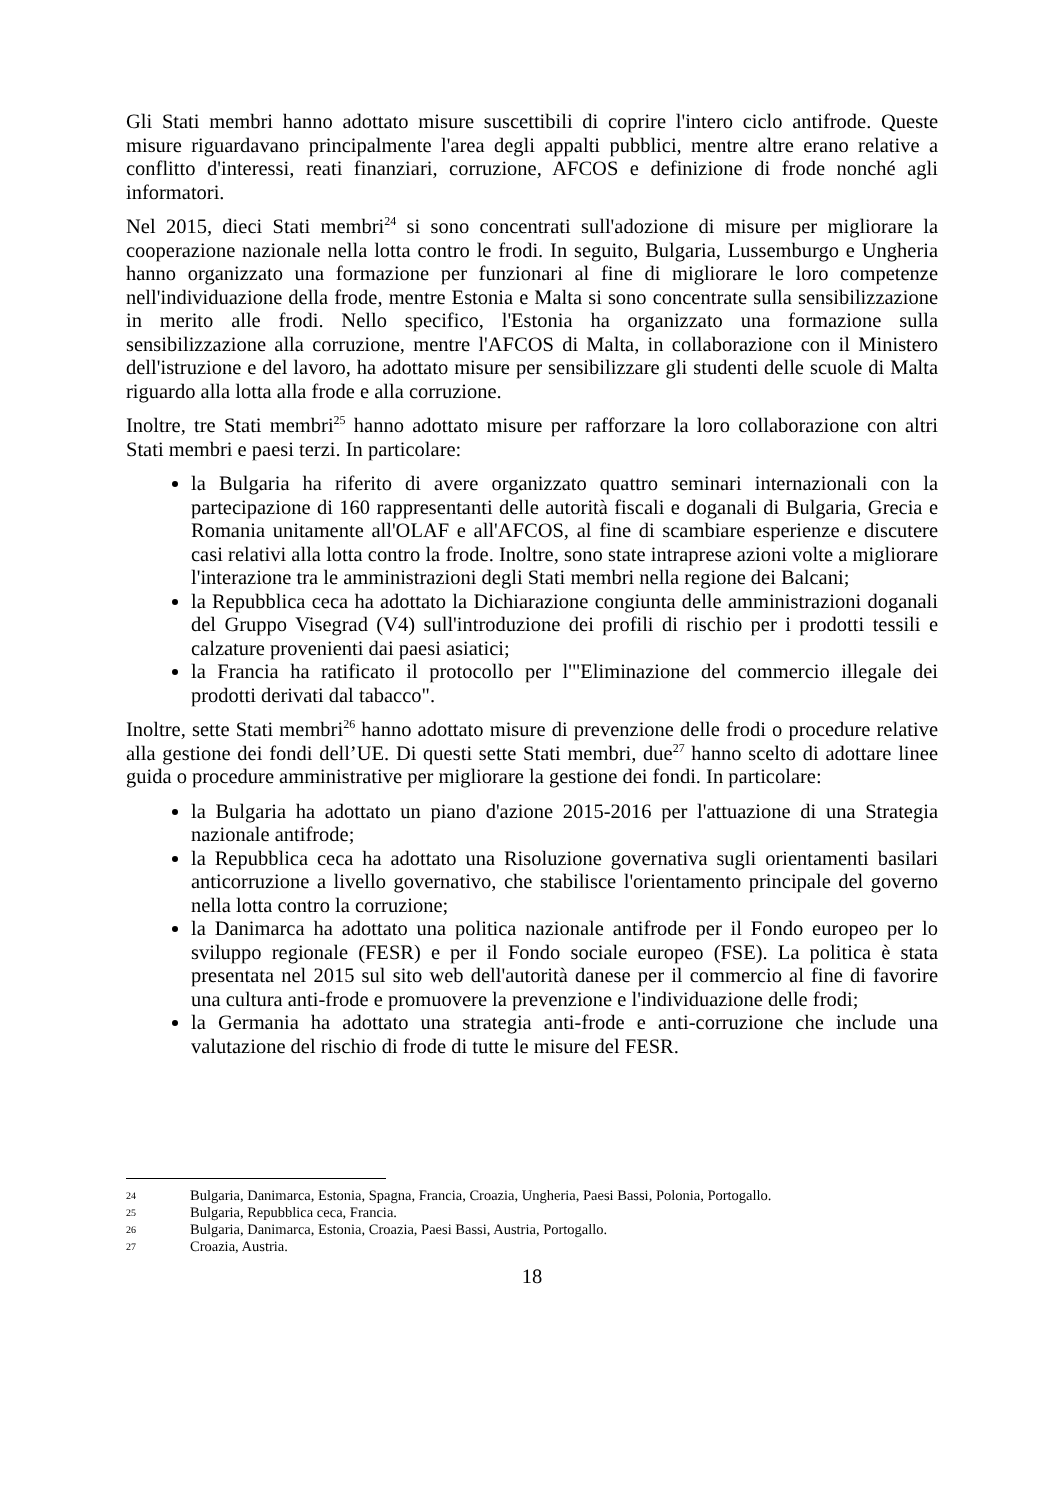Gli Stati membri hanno adottato misure suscettibili di coprire l'intero ciclo antifrode. Queste misure riguardavano principalmente l'area degli appalti pubblici, mentre altre erano relative a conflitto d'interessi, reati finanziari, corruzione, AFCOS e definizione di frode nonché agli informatori.
Nel 2015, dieci Stati membri<sup>24</sup> si sono concentrati sull'adozione di misure per migliorare la cooperazione nazionale nella lotta contro le frodi. In seguito, Bulgaria, Lussemburgo e Ungheria hanno organizzato una formazione per funzionari al fine di migliorare le loro competenze nell'individuazione della frode, mentre Estonia e Malta si sono concentrate sulla sensibilizzazione in merito alle frodi. Nello specifico, l'Estonia ha organizzato una formazione sulla sensibilizzazione alla corruzione, mentre l'AFCOS di Malta, in collaborazione con il Ministero dell'istruzione e del lavoro, ha adottato misure per sensibilizzare gli studenti delle scuole di Malta riguardo alla lotta alla frode e alla corruzione.
Inoltre, tre Stati membri<sup>25</sup> hanno adottato misure per rafforzare la loro collaborazione con altri Stati membri e paesi terzi. In particolare:
la Bulgaria ha riferito di avere organizzato quattro seminari internazionali con la partecipazione di 160 rappresentanti delle autorità fiscali e doganali di Bulgaria, Grecia e Romania unitamente all'OLAF e all'AFCOS, al fine di scambiare esperienze e discutere casi relativi alla lotta contro la frode. Inoltre, sono state intraprese azioni volte a migliorare l'interazione tra le amministrazioni degli Stati membri nella regione dei Balcani;
la Repubblica ceca ha adottato la Dichiarazione congiunta delle amministrazioni doganali del Gruppo Visegrad (V4) sull'introduzione dei profili di rischio per i prodotti tessili e calzature provenienti dai paesi asiatici;
la Francia ha ratificato il protocollo per l'"Eliminazione del commercio illegale dei prodotti derivati dal tabacco".
Inoltre, sette Stati membri<sup>26</sup> hanno adottato misure di prevenzione delle frodi o procedure relative alla gestione dei fondi dell’UE. Di questi sette Stati membri, due<sup>27</sup> hanno scelto di adottare linee guida o procedure amministrative per migliorare la gestione dei fondi. In particolare:
la Bulgaria ha adottato un piano d'azione 2015-2016 per l'attuazione di una Strategia nazionale antifrode;
la Repubblica ceca ha adottato una Risoluzione governativa sugli orientamenti basilari anticorruzione a livello governativo, che stabilisce l'orientamento principale del governo nella lotta contro la corruzione;
la Danimarca ha adottato una politica nazionale antifrode per il Fondo europeo per lo sviluppo regionale (FESR) e per il Fondo sociale europeo (FSE). La politica è stata presentata nel 2015 sul sito web dell'autorità danese per il commercio al fine di favorire una cultura anti-frode e promuovere la prevenzione e l'individuazione delle frodi;
la Germania ha adottato una strategia anti-frode e anti-corruzione che include una valutazione del rischio di frode di tutte le misure del FESR.
24 Bulgaria, Danimarca, Estonia, Spagna, Francia, Croazia, Ungheria, Paesi Bassi, Polonia, Portogallo.
25 Bulgaria, Repubblica ceca, Francia.
26 Bulgaria, Danimarca, Estonia, Croazia, Paesi Bassi, Austria, Portogallo.
27 Croazia, Austria.
18